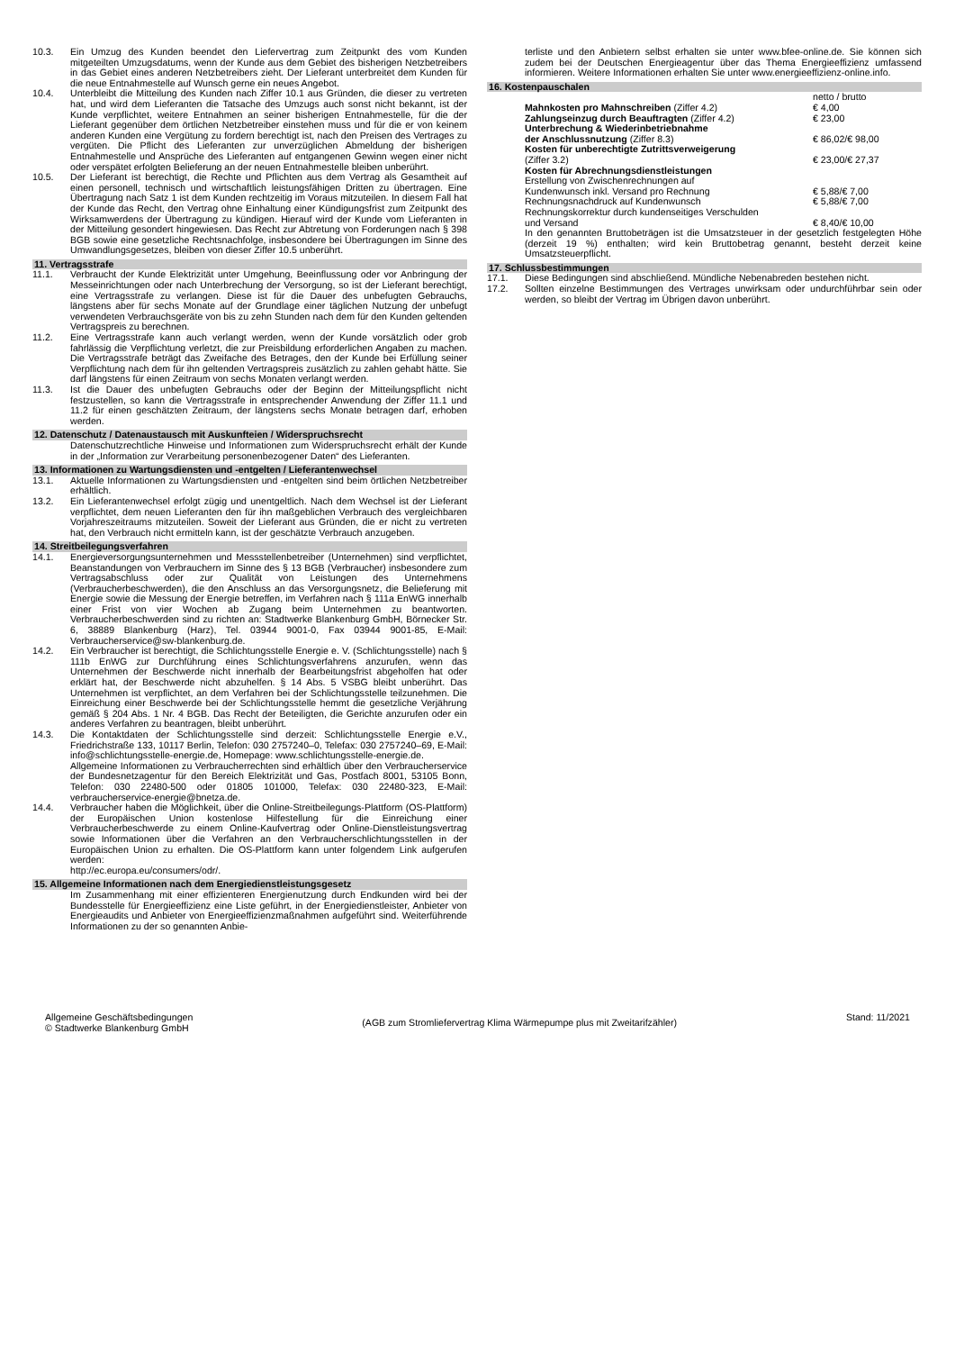10.3. Ein Umzug des Kunden beendet den Liefervertrag zum Zeitpunkt des vom Kunden mitgeteilten Umzugsdatums, wenn der Kunde aus dem Gebiet des bisherigen Netzbetreibers in das Gebiet eines anderen Netzbetreibers zieht. Der Lieferant unterbreitet dem Kunden für die neue Entnahmestelle auf Wunsch gerne ein neues Angebot.
10.4. Unterbleibt die Mitteilung des Kunden nach Ziffer 10.1 aus Gründen, die dieser zu vertreten hat, und wird dem Lieferanten die Tatsache des Umzugs auch sonst nicht bekannt, ist der Kunde verpflichtet, weitere Entnahmen an seiner bisherigen Entnahmestelle, für die der Lieferant gegenüber dem örtlichen Netzbetreiber einstehen muss und für die er von keinem anderen Kunden eine Vergütung zu fordern berechtigt ist, nach den Preisen des Vertrages zu vergüten. Die Pflicht des Lieferanten zur unverzüglichen Abmeldung der bisherigen Entnahmestelle und Ansprüche des Lieferanten auf entgangenen Gewinn wegen einer nicht oder verspätet erfolgten Belieferung an der neuen Entnahmestelle bleiben unberührt.
10.5. Der Lieferant ist berechtigt, die Rechte und Pflichten aus dem Vertrag als Gesamtheit auf einen personell, technisch und wirtschaftlich leistungsfähigen Dritten zu übertragen. Eine Übertragung nach Satz 1 ist dem Kunden rechtzeitig im Voraus mitzuteilen. In diesem Fall hat der Kunde das Recht, den Vertrag ohne Einhaltung einer Kündigungsfrist zum Zeitpunkt des Wirksamwerdens der Übertragung zu kündigen. Hierauf wird der Kunde vom Lieferanten in der Mitteilung gesondert hingewiesen. Das Recht zur Abtretung von Forderungen nach § 398 BGB sowie eine gesetzliche Rechtsnachfolge, insbesondere bei Übertragungen im Sinne des Umwandlungsgesetzes, bleiben von dieser Ziffer 10.5 unberührt.
11. Vertragsstrafe
11.1. Verbraucht der Kunde Elektrizität unter Umgehung, Beeinflussung oder vor Anbringung der Messeinrichtungen oder nach Unterbrechung der Versorgung, so ist der Lieferant berechtigt, eine Vertragsstrafe zu verlangen. Diese ist für die Dauer des unbefugten Gebrauchs, längstens aber für sechs Monate auf der Grundlage einer täglichen Nutzung der unbefugt verwendeten Verbrauchsgeräte von bis zu zehn Stunden nach dem für den Kunden geltenden Vertragspreis zu berechnen.
11.2. Eine Vertragsstrafe kann auch verlangt werden, wenn der Kunde vorsätzlich oder grob fahrlässig die Verpflichtung verletzt, die zur Preisbildung erforderlichen Angaben zu machen. Die Vertragsstrafe beträgt das Zweifache des Betrages, den der Kunde bei Erfüllung seiner Verpflichtung nach dem für ihn geltenden Vertragspreis zusätzlich zu zahlen gehabt hätte. Sie darf längstens für einen Zeitraum von sechs Monaten verlangt werden.
11.3. Ist die Dauer des unbefugten Gebrauchs oder der Beginn der Mitteilungspflicht nicht festzustellen, so kann die Vertragsstrafe in entsprechender Anwendung der Ziffer 11.1 und 11.2 für einen geschätzten Zeitraum, der längstens sechs Monate betragen darf, erhoben werden.
12. Datenschutz / Datenaustausch mit Auskunfteien / Widerspruchsrecht
Datenschutzrechtliche Hinweise und Informationen zum Widerspruchsrecht erhält der Kunde in der „Information zur Verarbeitung personenbezogener Daten“ des Lieferanten.
13. Informationen zu Wartungsdiensten und -entgelten / Lieferantenwechsel
13.1. Aktuelle Informationen zu Wartungsdiensten und -entgelten sind beim örtlichen Netzbetreiber erhältlich.
13.2. Ein Lieferantenwechsel erfolgt zügig und unentgeltlich. Nach dem Wechsel ist der Lieferant verpflichtet, dem neuen Lieferanten den für ihn maßgeblichen Verbrauch des vergleichbaren Vorjahreszeitraums mitzuteilen. Soweit der Lieferant aus Gründen, die er nicht zu vertreten hat, den Verbrauch nicht ermitteln kann, ist der geschätzte Verbrauch anzugeben.
14. Streitbeilegungsverfahren
14.1. Energieversorgungsunternehmen und Messstellenbetreiber (Unternehmen) sind verpflichtet, Beanstandungen von Verbrauchern im Sinne des § 13 BGB (Verbraucher) insbesondere zum Vertragsabschluss oder zur Qualität von Leistungen des Unternehmens (Verbraucherbeschwerden), die den Anschluss an das Versorgungsnetz, die Belieferung mit Energie sowie die Messung der Energie betreffen, im Verfahren nach § 111a EnWG innerhalb einer Frist von vier Wochen ab Zugang beim Unternehmen zu beantworten. Verbraucherbeschwerden sind zu richten an: Stadtwerke Blankenburg GmbH, Börnecker Str. 6, 38889 Blankenburg (Harz), Tel. 03944 9001-0, Fax 03944 9001-85, E-Mail: Verbraucherservice@sw-blankenburg.de.
14.2. Ein Verbraucher ist berechtigt, die Schlichtungsstelle Energie e. V. (Schlichtungsstelle) nach § 111b EnWG zur Durchführung eines Schlichtungsverfahrens anzurufen, wenn das Unternehmen der Beschwerde nicht innerhalb der Bearbeitungsfrist abgeholfen hat oder erklärt hat, der Beschwerde nicht abzuhelfen. § 14 Abs. 5 VSBG bleibt unberührt. Das Unternehmen ist verpflichtet, an dem Verfahren bei der Schlichtungsstelle teilzunehmen. Die Einreichung einer Beschwerde bei der Schlichtungsstelle hemmt die gesetzliche Verjährung gemäß § 204 Abs. 1 Nr. 4 BGB. Das Recht der Beteiligten, die Gerichte anzurufen oder ein anderes Verfahren zu beantragen, bleibt unberührt.
14.3. Die Kontaktdaten der Schlichtungsstelle sind derzeit: Schlichtungsstelle Energie e.V., Friedrichstraße 133, 10117 Berlin, Telefon: 030 2757240–0, Telefax: 030 2757240–69, E-Mail: info@schlichtungsstelle-energie.de, Homepage: www.schlichtungsstelle-energie.de.
Allgemeine Informationen zu Verbraucherrechten sind erhältlich über den Verbraucherservice der Bundesnetzagentur für den Bereich Elektrizität und Gas, Postfach 8001, 53105 Bonn, Telefon: 030 22480-500 oder 01805 101000, Telefax: 030 22480-323, E-Mail: verbraucherservice-energie@bnetza.de.
14.4. Verbraucher haben die Möglichkeit, über die Online-Streitbeilegungs-Plattform (OS-Plattform) der Europäischen Union kostenlose Hilfestellung für die Einreichung einer Verbraucherbeschwerde zu einem Online-Kaufvertrag oder Online-Dienstleistungsvertrag sowie Informationen über die Verfahren an den Verbraucherschlichtungsstellen in der Europäischen Union zu erhalten. Die OS-Plattform kann unter folgendem Link aufgerufen werden:
http://ec.europa.eu/consumers/odr/.
15. Allgemeine Informationen nach dem Energiedienstleistungsgesetz
Im Zusammenhang mit einer effizienteren Energienutzung durch Endkunden wird bei der Bundesstelle für Energieeffizienz eine Liste geführt, in der Energiedienstleister, Anbieter von Energieaudits und Anbieter von Energieeffizienzmaßnahmen aufgeführt sind. Weiterführende Informationen zu der so genannten Anbie-
terliste und den Anbietern selbst erhalten sie unter www.bfee-online.de. Sie können sich zudem bei der Deutschen Energieagentur über das Thema Energieeffizienz umfassend informieren. Weitere Informationen erhalten Sie unter www.energieeffizienz-online.info.
16. Kostenpauschalen
| | netto / brutto |
| Mahnkosten pro Mahnschreiben (Ziffer 4.2) | € 4,00 |
| Zahlungseinzug durch Beauftragten (Ziffer 4.2) | € 23,00 |
| Unterbrechung & Wiederinbetriebnahme der Anschlussnutzung (Ziffer 8.3) | € 86,02/€ 98,00 |
| Kosten für unberechtigte Zutrittsverweigerung (Ziffer 3.2) | € 23,00/€ 27,37 |
| Kosten für Abrechnungsdienstleistungen | |
| Erstellung von Zwischenrechnungen auf Kundenwunsch inkl. Versand pro Rechnung | € 5,88/€ 7,00 |
| Rechnungsnachdruck auf Kundenwunsch | € 5,88/€ 7,00 |
| Rechnungskorrektur durch kundenseitiges Verschulden und Versand | € 8,40/€ 10,00 |
In den genannten Bruttobeträgen ist die Umsatzsteuer in der gesetzlich festgelegten Höhe (derzeit 19 %) enthalten; wird kein Bruttobetrag genannt, besteht derzeit keine Umsatzsteuerpflicht.
17. Schlussbestimmungen
17.1. Diese Bedingungen sind abschließend. Mündliche Nebenabreden bestehen nicht.
17.2. Sollten einzelne Bestimmungen des Vertrages unwirksam oder undurchführbar sein oder werden, so bleibt der Vertrag im Übrigen davon unberührt.
Allgemeine Geschäftsbedingungen
© Stadtwerke Blankenburg GmbH
(AGB zum Stromliefervertrag Klima Wärmepumpe plus mit Zweitarifzähler)
Stand: 11/2021